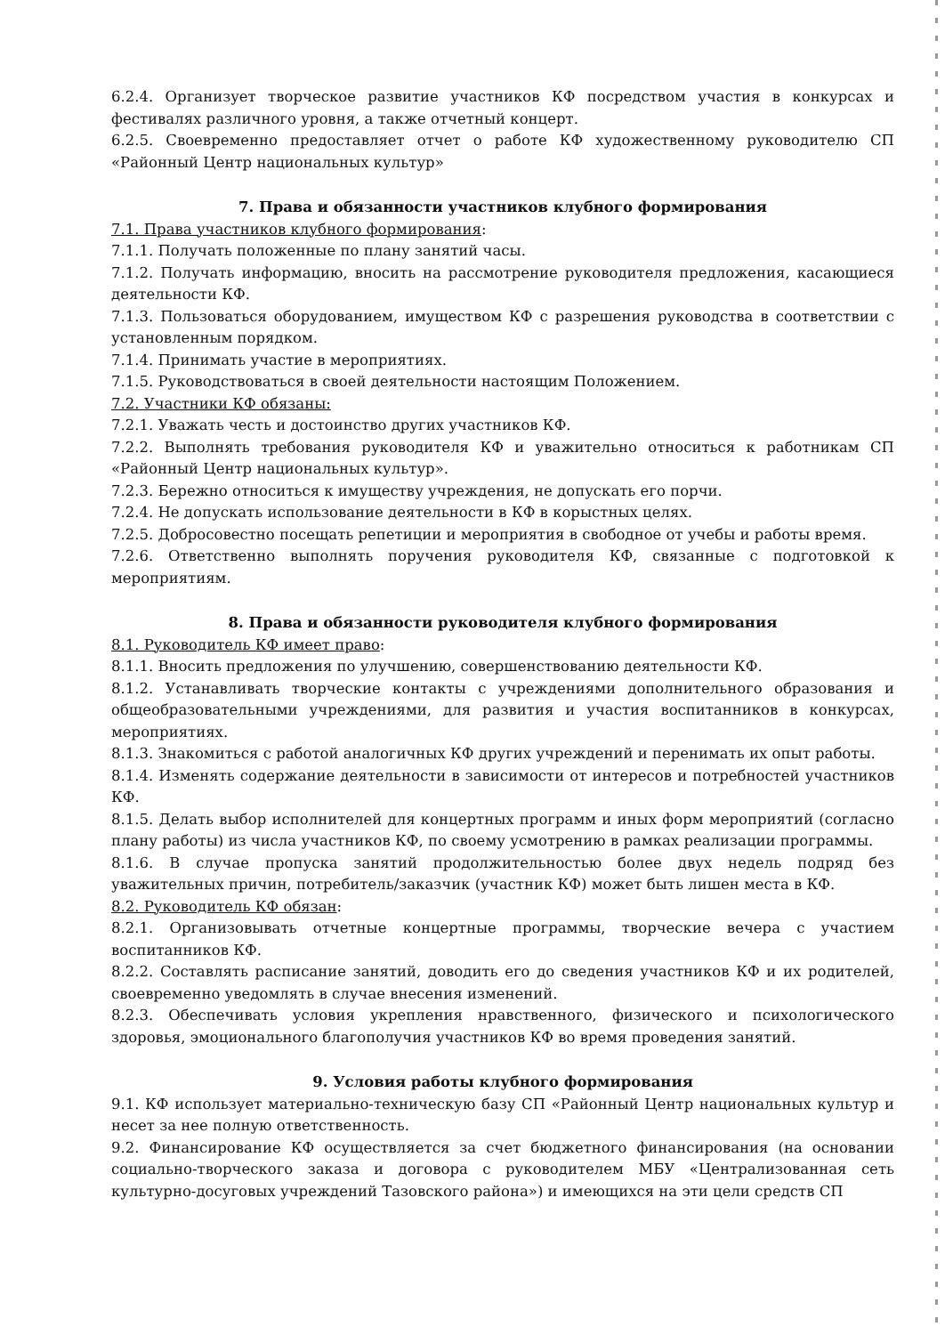6.2.4. Организует творческое развитие участников КФ посредством участия в конкурсах и фестивалях различного уровня, а также отчетный концерт.
6.2.5. Своевременно предоставляет отчет о работе КФ художественному руководителю СП «Районный Центр национальных культур»
7. Права и обязанности участников клубного формирования
7.1. Права участников клубного формирования:
7.1.1. Получать положенные по плану занятий часы.
7.1.2. Получать информацию, вносить на рассмотрение руководителя предложения, касающиеся деятельности КФ.
7.1.3. Пользоваться оборудованием, имуществом КФ с разрешения руководства в соответствии с установленным порядком.
7.1.4. Принимать участие в мероприятиях.
7.1.5. Руководствоваться в своей деятельности настоящим Положением.
7.2. Участники КФ обязаны:
7.2.1. Уважать честь и достоинство других участников КФ.
7.2.2. Выполнять требования руководителя КФ и уважительно относиться к работникам СП «Районный Центр национальных культур».
7.2.3. Бережно относиться к имуществу учреждения, не допускать его порчи.
7.2.4. Не допускать использование деятельности в КФ в корыстных целях.
7.2.5. Добросовестно посещать репетиции и мероприятия в свободное от учебы и работы время.
7.2.6. Ответственно выполнять поручения руководителя КФ, связанные с подготовкой к мероприятиям.
8. Права и обязанности руководителя клубного формирования
8.1. Руководитель КФ имеет право:
8.1.1. Вносить предложения по улучшению, совершенствованию деятельности КФ.
8.1.2. Устанавливать творческие контакты с учреждениями дополнительного образования и общеобразовательными учреждениями, для развития и участия воспитанников в конкурсах, мероприятиях.
8.1.3. Знакомиться с работой аналогичных КФ других учреждений и перенимать их опыт работы.
8.1.4. Изменять содержание деятельности в зависимости от интересов и потребностей участников КФ.
8.1.5. Делать выбор исполнителей для концертных программ и иных форм мероприятий (согласно плану работы) из числа участников КФ, по своему усмотрению в рамках реализации программы.
8.1.6. В случае пропуска занятий продолжительностью более двух недель подряд без уважительных причин, потребитель/заказчик (участник КФ) может быть лишен места в КФ.
8.2. Руководитель КФ обязан:
8.2.1. Организовывать отчетные концертные программы, творческие вечера с участием воспитанников КФ.
8.2.2. Составлять расписание занятий, доводить его до сведения участников КФ и их родителей, своевременно уведомлять в случае внесения изменений.
8.2.3. Обеспечивать условия укрепления нравственного, физического и психологического здоровья, эмоционального благополучия участников КФ во время проведения занятий.
9. Условия работы клубного формирования
9.1. КФ использует материально-техническую базу СП «Районный Центр национальных культур и несет за нее полную ответственность.
9.2. Финансирование КФ осуществляется за счет бюджетного финансирования (на основании социально-творческого заказа и договора с руководителем МБУ «Централизованная сеть культурно-досуговых учреждений Тазовского района») и имеющихся на эти цели средств СП